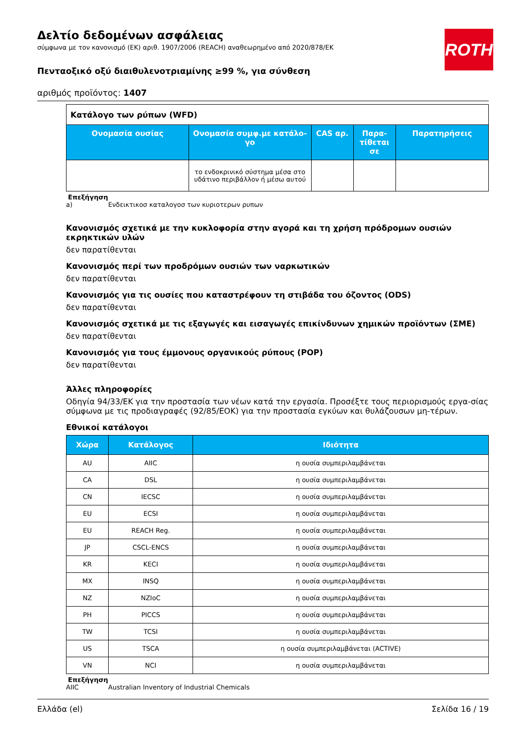ROTH
Δελτίο δεδομένων ασφάλειας
σύμφωνα με τον κανονισμό (ΕΚ) αριθ. 1907/2006 (REACH) αναθεωρημένο από 2020/878/ΕΚ
Πενταοξικό οξύ διαιθυλενοτριαμίνης ≥99 %, για σύνθεση
αριθμός προϊόντος: 1407
| Κατάλογο των ρύπων (WFD) | | | | |
| Ονομασία ουσίας | Ονομασία συμφ.με κατάλο-γο | CAS αρ. | Παρα-τίθεται σε | Παρατηρήσεις |
| | το ενδοκρινικό σύστημα μέσα στο υδάτινο περιβάλλον ή μέσω αυτού | | | |
Επεξήγηση
a) Ενδεικτικοσ καταλογοσ των κυριοτερων ρυπων
Κανονισμός σχετικά με την κυκλοφορία στην αγορά και τη χρήση πρόδρομων ουσιών εκρηκτικών υλών
δεν παρατίθενται
Κανονισμός περί των προδρόμων ουσιών των ναρκωτικών
δεν παρατίθενται
Κανονισμός για τις ουσίες που καταστρέφουν τη στιβάδα του όζοντος (ODS)
δεν παρατίθενται
Κανονισμός σχετικά με τις εξαγωγές και εισαγωγές επικίνδυνων χημικών προϊόντων (ΣΜΕ)
δεν παρατίθενται
Κανονισμός για τους έμμονους οργανικούς ρύπους (POP)
δεν παρατίθενται
Άλλες πληροφορίες
Οδηγία 94/33/ΕΚ για την προστασία των νέων κατά την εργασία. Προσέξτε τους περιορισμούς εργα-σίας σύμφωνα με τις προδιαγραφές (92/85/ΕΟΚ) για την προστασία εγκύων και θυλάζουσων μη-τέρων.
Εθνικοί κατάλογοι
| Χώρα | Κατάλογος | Ιδιότητα |
| --- | --- | --- |
| AU | AIIC | η ουσία συμπεριλαμβάνεται |
| CA | DSL | η ουσία συμπεριλαμβάνεται |
| CN | IECSC | η ουσία συμπεριλαμβάνεται |
| EU | ECSI | η ουσία συμπεριλαμβάνεται |
| EU | REACH Reg. | η ουσία συμπεριλαμβάνεται |
| JP | CSCL-ENCS | η ουσία συμπεριλαμβάνεται |
| KR | KECI | η ουσία συμπεριλαμβάνεται |
| MX | INSQ | η ουσία συμπεριλαμβάνεται |
| NZ | NZIoC | η ουσία συμπεριλαμβάνεται |
| PH | PICCS | η ουσία συμπεριλαμβάνεται |
| TW | TCSI | η ουσία συμπεριλαμβάνεται |
| US | TSCA | η ουσία συμπεριλαμβάνεται (ACTIVE) |
| VN | NCI | η ουσία συμπεριλαμβάνεται |
Επεξήγηση
AIIC Australian Inventory of Industrial Chemicals
Ελλάδα (el) Σελίδα 16 / 19